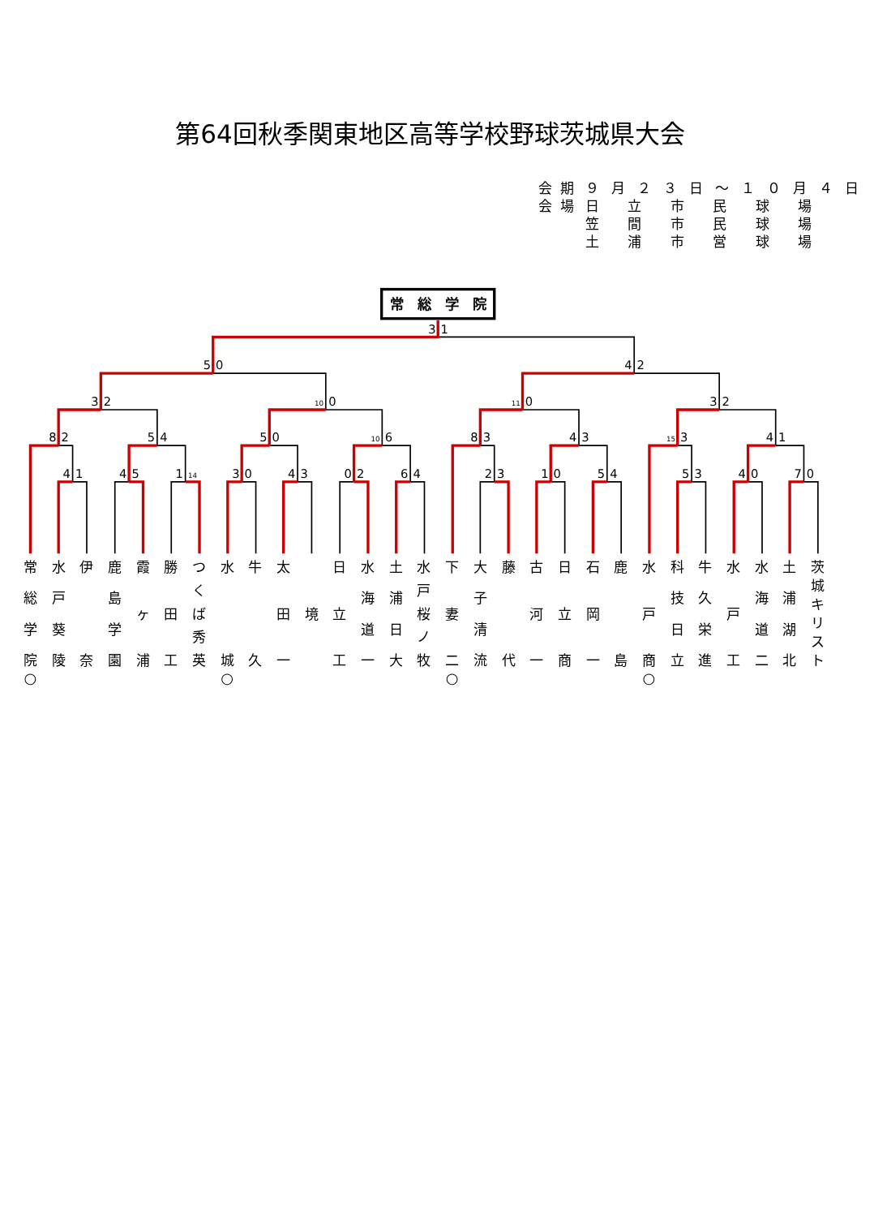第64回秋季関東地区高等学校野球茨城県大会
| 会期 | ９月２３日～１０月４日 |
| 会場 | 日 立 市 民 球 場 |
| | 笠 間 市 民 球 場 |
| | 土 浦 市 営 球 場 |
常　総　学　院
3
1
5
0
4
2
3
2
10
0
11
0
3
2
8
2
5
4
5
0
10
6
8
3
4
3
15
3
4
1
4
1
4
5
1
14
3
0
4
3
0
2
6
4
2
3
1
0
5
4
5
3
4
0
7
0
常総学院
○
水戸葵陵
伊奈 鹿島学園
霞ヶ浦
勝田工
つくば秀英
水城
○
牛久 太田一
境 日立工
水海道一
土浦日大
水戸桜ノ牧
下妻二
○
大子清流
藤代 古河一
日立商
石岡一
鹿島 水戸商
○
科技日立
牛久栄進
水戸工
水海道二
土浦湖北
茨城キリスト